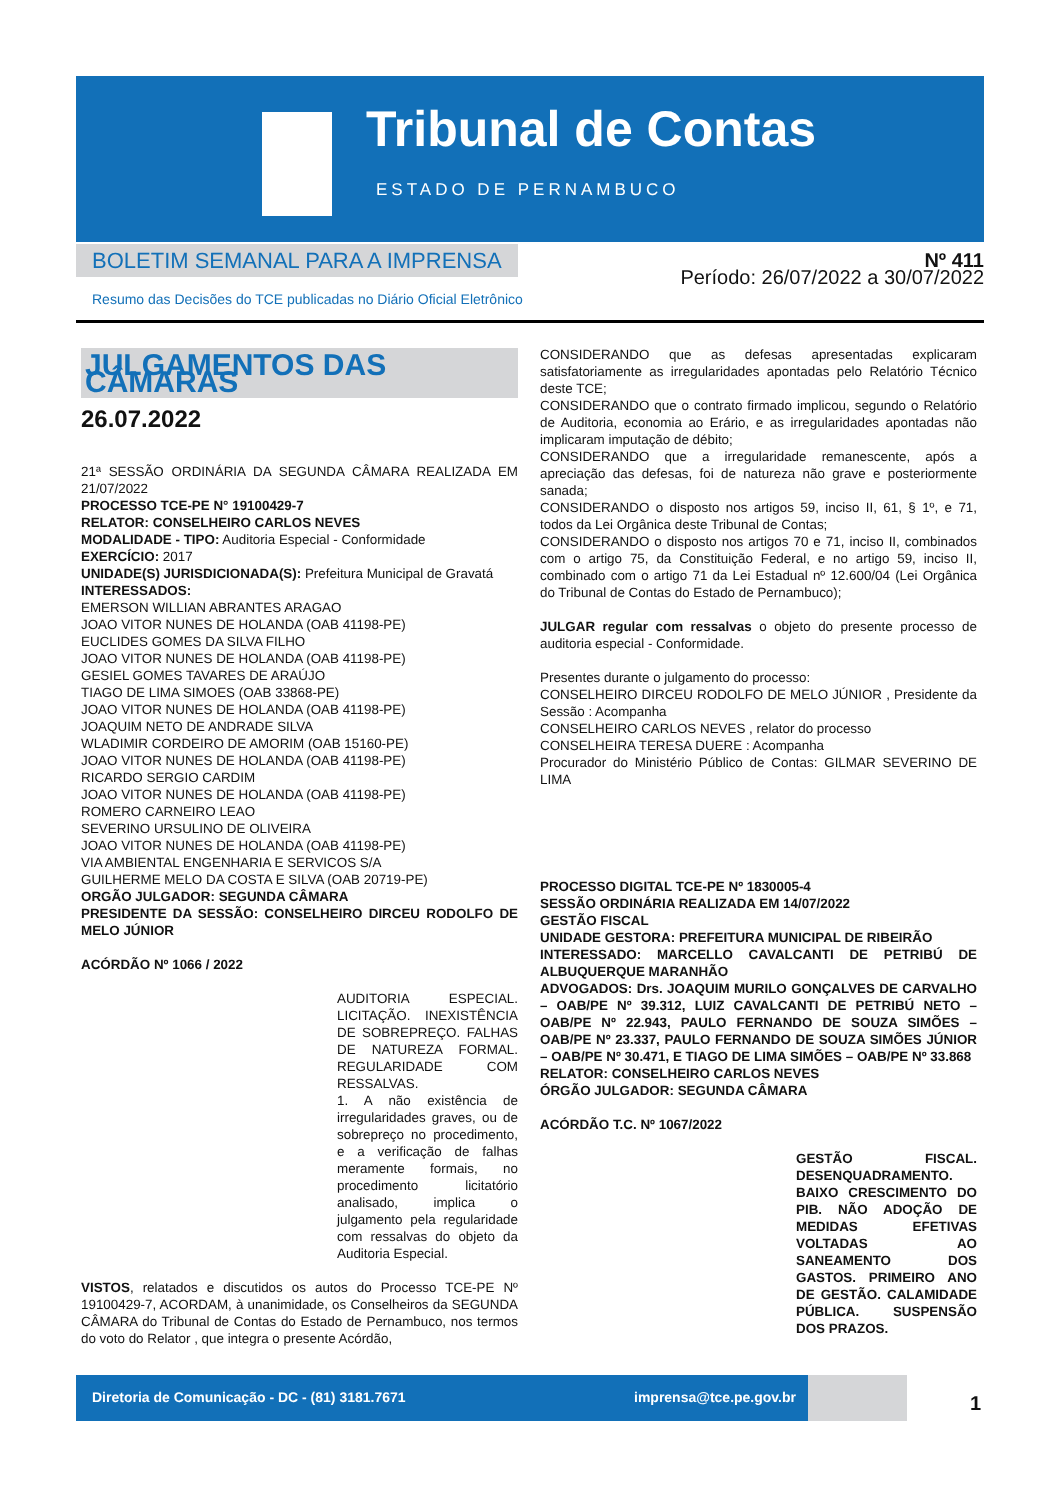Tribunal de Contas
ESTADO DE PERNAMBUCO
BOLETIM SEMANAL PARA A IMPRENSA
Resumo das Decisões do TCE publicadas no Diário Oficial Eletrônico
Nº 411
Período: 26/07/2022 a 30/07/2022
JULGAMENTOS DAS CÂMARAS
26.07.2022
21ª SESSÃO ORDINÁRIA DA SEGUNDA CÂMARA REALIZADA EM 21/07/2022
PROCESSO TCE-PE N° 19100429-7
RELATOR: CONSELHEIRO CARLOS NEVES
MODALIDADE - TIPO: Auditoria Especial - Conformidade
EXERCÍCIO: 2017
UNIDADE(S) JURISDICIONADA(S): Prefeitura Municipal de Gravatá
INTERESSADOS:
EMERSON WILLIAN ABRANTES ARAGAO
JOAO VITOR NUNES DE HOLANDA (OAB 41198-PE)
EUCLIDES GOMES DA SILVA FILHO
JOAO VITOR NUNES DE HOLANDA (OAB 41198-PE)
GESIEL GOMES TAVARES DE ARAÚJO
TIAGO DE LIMA SIMOES (OAB 33868-PE)
JOAO VITOR NUNES DE HOLANDA (OAB 41198-PE)
JOAQUIM NETO DE ANDRADE SILVA
WLADIMIR CORDEIRO DE AMORIM (OAB 15160-PE)
JOAO VITOR NUNES DE HOLANDA (OAB 41198-PE)
RICARDO SERGIO CARDIM
JOAO VITOR NUNES DE HOLANDA (OAB 41198-PE)
ROMERO CARNEIRO LEAO
SEVERINO URSULINO DE OLIVEIRA
JOAO VITOR NUNES DE HOLANDA (OAB 41198-PE)
VIA AMBIENTAL ENGENHARIA E SERVICOS S/A
GUILHERME MELO DA COSTA E SILVA (OAB 20719-PE)
ORGÃO JULGADOR: SEGUNDA CÂMARA
PRESIDENTE DA SESSÃO: CONSELHEIRO DIRCEU RODOLFO DE MELO JÚNIOR
ACÓRDÃO Nº 1066 / 2022
AUDITORIA ESPECIAL. LICITAÇÃO. INEXISTÊNCIA DE SOBREPREÇO. FALHAS DE NATUREZA FORMAL. REGULARIDADE COM RESSALVAS.
1. A não existência de irregularidades graves, ou de sobrepreço no procedimento, e a verificação de falhas meramente formais, no procedimento licitatório analisado, implica o julgamento pela regularidade com ressalvas do objeto da Auditoria Especial.
VISTOS, relatados e discutidos os autos do Processo TCE-PE Nº 19100429-7, ACORDAM, à unanimidade, os Conselheiros da SEGUNDA CÂMARA do Tribunal de Contas do Estado de Pernambuco, nos termos do voto do Relator , que integra o presente Acórdão,
CONSIDERANDO que as defesas apresentadas explicaram satisfatoriamente as irregularidades apontadas pelo Relatório Técnico deste TCE;
CONSIDERANDO que o contrato firmado implicou, segundo o Relatório de Auditoria, economia ao Erário, e as irregularidades apontadas não implicaram imputação de débito;
CONSIDERANDO que a irregularidade remanescente, após a apreciação das defesas, foi de natureza não grave e posteriormente sanada;
CONSIDERANDO o disposto nos artigos 59, inciso II, 61, § 1º, e 71, todos da Lei Orgânica deste Tribunal de Contas;
CONSIDERANDO o disposto nos artigos 70 e 71, inciso II, combinados com o artigo 75, da Constituição Federal, e no artigo 59, inciso II, combinado com o artigo 71 da Lei Estadual nº 12.600/04 (Lei Orgânica do Tribunal de Contas do Estado de Pernambuco);
JULGAR regular com ressalvas o objeto do presente processo de auditoria especial - Conformidade.
Presentes durante o julgamento do processo:
CONSELHEIRO DIRCEU RODOLFO DE MELO JÚNIOR , Presidente da Sessão : Acompanha
CONSELHEIRO CARLOS NEVES , relator do processo
CONSELHEIRA TERESA DUERE : Acompanha
Procurador do Ministério Público de Contas: GILMAR SEVERINO DE LIMA
PROCESSO DIGITAL TCE-PE Nº 1830005-4
SESSÃO ORDINÁRIA REALIZADA EM 14/07/2022
GESTÃO FISCAL
UNIDADE GESTORA: PREFEITURA MUNICIPAL DE RIBEIRÃO
INTERESSADO: MARCELLO CAVALCANTI DE PETRIBÚ DE ALBUQUERQUE MARANHÃO
ADVOGADOS: Drs. JOAQUIM MURILO GONÇALVES DE CARVALHO – OAB/PE Nº 39.312, LUIZ CAVALCANTI DE PETRIBÚ NETO – OAB/PE Nº 22.943, PAULO FERNANDO DE SOUZA SIMÕES – OAB/PE Nº 23.337, PAULO FERNANDO DE SOUZA SIMÕES JÚNIOR – OAB/PE Nº 30.471, E TIAGO DE LIMA SIMÕES – OAB/PE Nº 33.868
RELATOR: CONSELHEIRO CARLOS NEVES
ÓRGÃO JULGADOR: SEGUNDA CÂMARA
ACÓRDÃO T.C. Nº 1067/2022
GESTÃO FISCAL. DESENQUADRAMENTO. BAIXO CRESCIMENTO DO PIB. NÃO ADOÇÃO DE MEDIDAS EFETIVAS VOLTADAS AO SANEAMENTO DOS GASTOS. PRIMEIRO ANO DE GESTÃO. CALAMIDADE PÚBLICA. SUSPENSÃO DOS PRAZOS.
Diretoria de Comunicação - DC - (81) 3181.7671 imprensa@tce.pe.gov.br
1